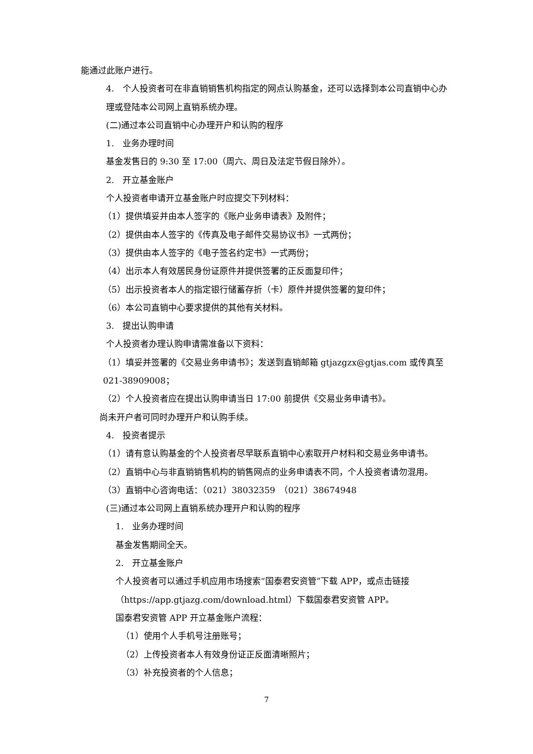能通过此账户进行。
4.　个人投资者可在非直销销售机构指定的网点认购基金，还可以选择到本公司直销中心办理或登陆本公司网上直销系统办理。
(二)通过本公司直销中心办理开户和认购的程序
1.　业务办理时间
基金发售日的 9:30 至 17:00（周六、周日及法定节假日除外）。
2.　开立基金账户
个人投资者申请开立基金账户时应提交下列材料：
（1）提供填妥并由本人签字的《账户业务申请表》及附件；
（2）提供由本人签字的《传真及电子邮件交易协议书》一式两份；
（3）提供由本人签字的《电子签名约定书》一式两份；
（4）出示本人有效居民身份证原件并提供签署的正反面复印件；
（5）出示投资者本人的指定银行储蓄存折（卡）原件并提供签署的复印件；
（6）本公司直销中心要求提供的其他有关材料。
3.　提出认购申请
个人投资者办理认购申请需准备以下资料：
（1）填妥并签署的《交易业务申请书》；发送到直销邮箱 gtjazgzx@gtjas.com 或传真至 021-38909008；
（2）个人投资者应在提出认购申请当日 17:00 前提供《交易业务申请书》。
尚未开户者可同时办理开户和认购手续。
4.　投资者提示
（1）请有意认购基金的个人投资者尽早联系直销中心索取开户材料和交易业务申请书。
（2）直销中心与非直销销售机构的销售网点的业务申请表不同，个人投资者请勿混用。
（3）直销中心咨询电话：（021）38032359　（021）38674948
(三)通过本公司网上直销系统办理开户和认购的程序
1.　业务办理时间
基金发售期间全天。
2.　开立基金账户
个人投资者可以通过手机应用市场搜索“国泰君安资管”下载 APP，或点击链接（https://app.gtjazg.com/download.html）下载国泰君安资管 APP。
国泰君安资管 APP 开立基金账户流程：
（1）使用个人手机号注册账号；
（2）上传投资者本人有效身份证正反面清晰照片；
（3）补充投资者的个人信息；
7